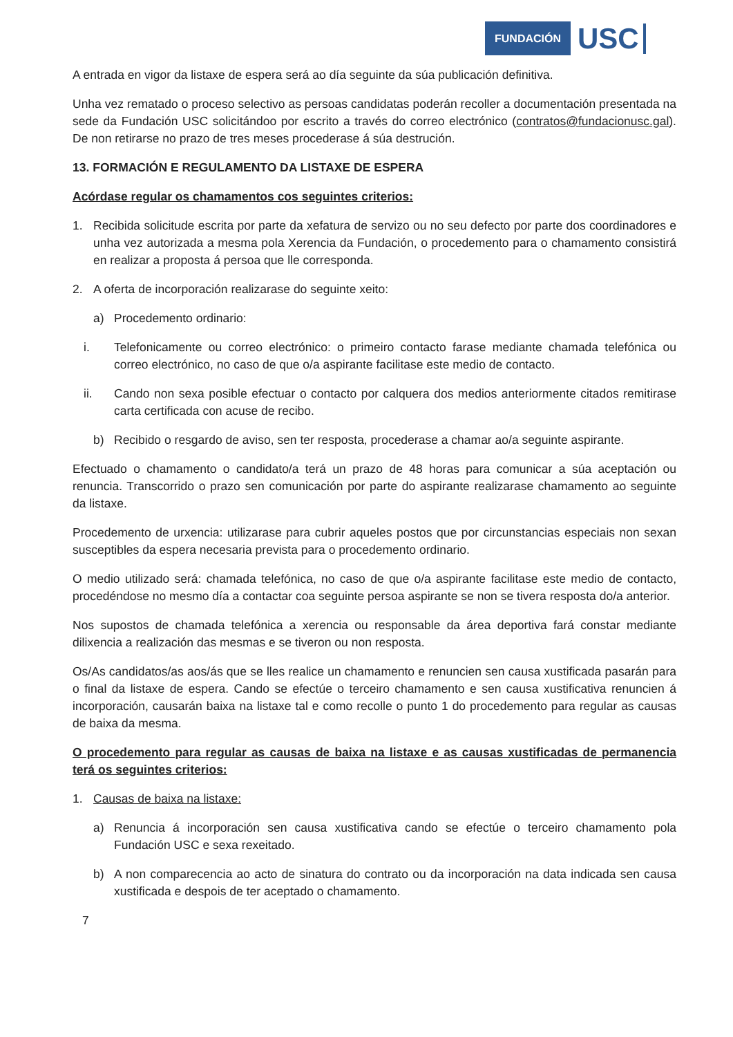FUNDACIÓN USC
A entrada en vigor da listaxe de espera será ao día seguinte da súa publicación definitiva.
Unha vez rematado o proceso selectivo as persoas candidatas poderán recoller a documentación presentada na sede da Fundación USC solicitándoo por escrito a través do correo electrónico (contratos@fundacionusc.gal). De non retirarse no prazo de tres meses procederase á súa destrución.
13. FORMACIÓN E REGULAMENTO DA LISTAXE DE ESPERA
Acórdase regular os chamamentos cos seguintes criterios:
1. Recibida solicitude escrita por parte da xefatura de servizo ou no seu defecto por parte dos coordinadores e unha vez autorizada a mesma pola Xerencia da Fundación, o procedemento para o chamamento consistirá en realizar a proposta á persoa que lle corresponda.
2. A oferta de incorporación realizarase do seguinte xeito:
a) Procedemento ordinario:
i. Telefonicamente ou correo electrónico: o primeiro contacto farase mediante chamada telefónica ou correo electrónico, no caso de que o/a aspirante facilitase este medio de contacto.
ii. Cando non sexa posible efectuar o contacto por calquera dos medios anteriormente citados remitirase carta certificada con acuse de recibo.
b) Recibido o resgardo de aviso, sen ter resposta, procederase a chamar ao/a seguinte aspirante.
Efectuado o chamamento o candidato/a terá un prazo de 48 horas para comunicar a súa aceptación ou renuncia. Transcorrido o prazo sen comunicación por parte do aspirante realizarase chamamento ao seguinte da listaxe.
Procedemento de urxencia: utilizarase para cubrir aqueles postos que por circunstancias especiais non sexan susceptibles da espera necesaria prevista para o procedemento ordinario.
O medio utilizado será: chamada telefónica, no caso de que o/a aspirante facilitase este medio de contacto, procedéndose no mesmo día a contactar coa seguinte persoa aspirante se non se tivera resposta do/a anterior.
Nos supostos de chamada telefónica a xerencia ou responsable da área deportiva fará constar mediante dilixencia a realización das mesmas e se tiveron ou non resposta.
Os/As candidatos/as aos/ás que se lles realice un chamamento e renuncien sen causa xustificada pasarán para o final da listaxe de espera. Cando se efectúe o terceiro chamamento e sen causa xustificativa renuncien á incorporación, causarán baixa na listaxe tal e como recolle o punto 1 do procedemento para regular as causas de baixa da mesma.
O procedemento para regular as causas de baixa na listaxe e as causas xustificadas de permanencia terá os seguintes criterios:
1. Causas de baixa na listaxe:
a) Renuncia á incorporación sen causa xustificativa cando se efectúe o terceiro chamamento pola Fundación USC e sexa rexeitado.
b) A non comparecencia ao acto de sinatura do contrato ou da incorporación na data indicada sen causa xustificada e despois de ter aceptado o chamamento.
7